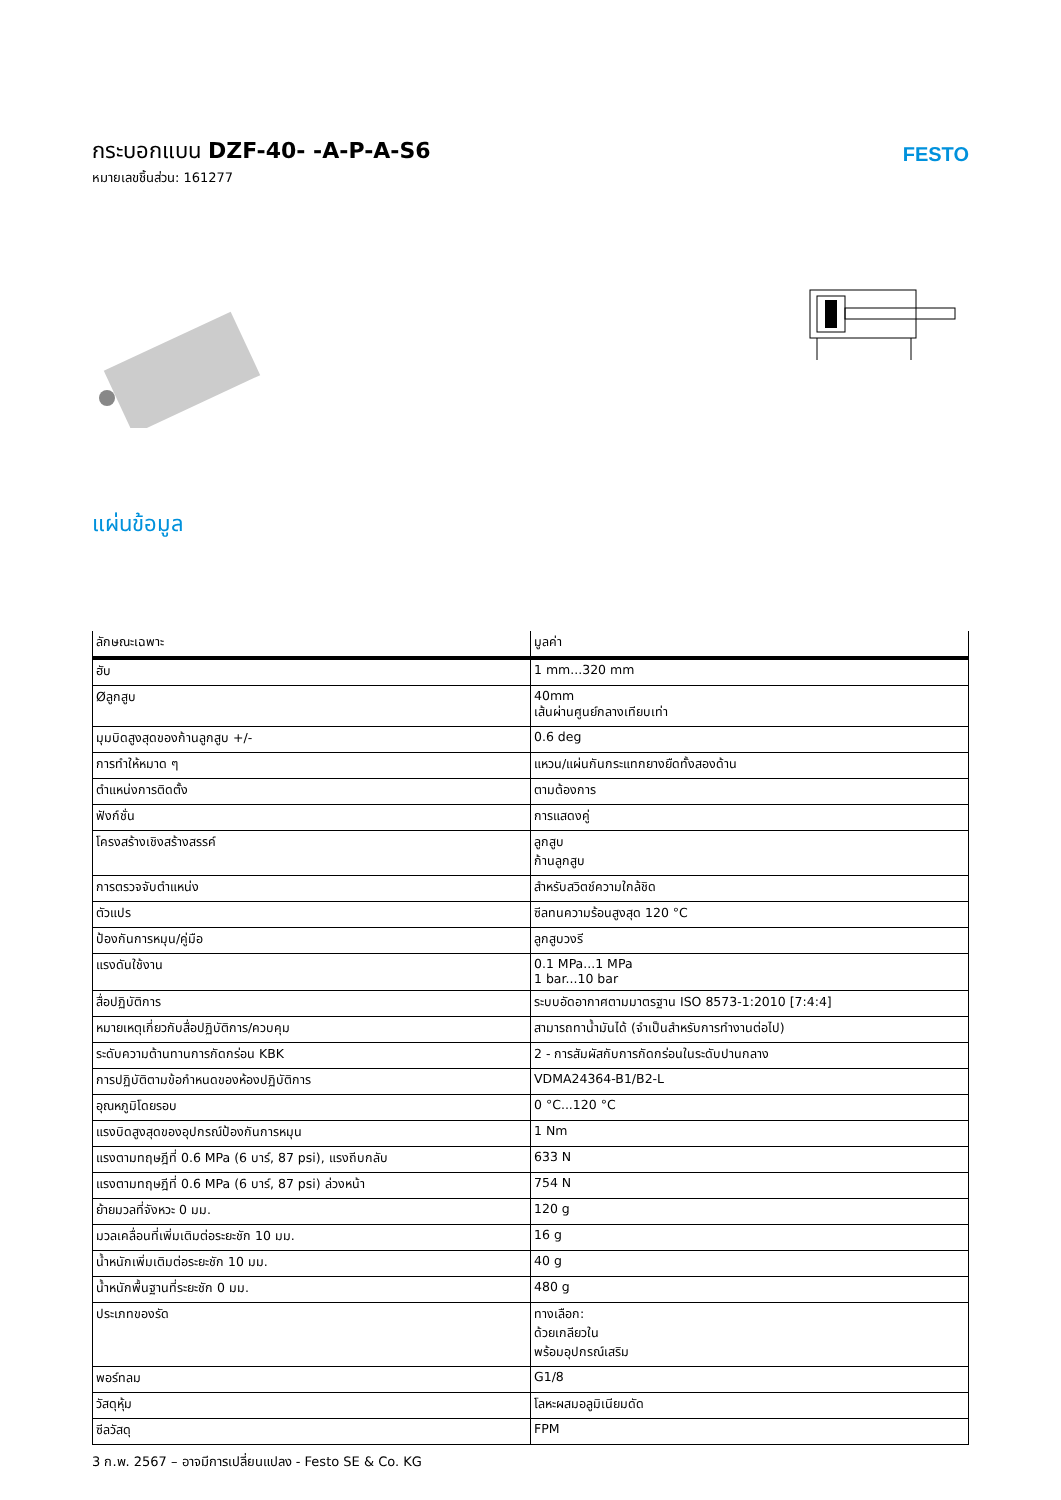กระบอกแบน DZF-40- -A-P-A-S6
หมายเลขชิ้นส่วน: 161277
FESTO
แผ่นข้อมูล
| ลักษณะเฉพาะ | มูลค่า |
| --- | --- |
| ฮับ | 1 mm...320 mm |
| Øลูกสูบ | 40mm เส้นผ่านศูนย์กลางเทียบเท่า |
| มุมบิดสูงสุดของก้านลูกสูบ +/- | 0.6 deg |
| การทำให้หมาด ๆ | แหวน/แผ่นกันกระแทกยางยืดทั้งสองด้าน |
| ตำแหน่งการติดตั้ง | ตามต้องการ |
| ฟังก์ชั่น | การแสดงคู่ |
| โครงสร้างเชิงสร้างสรรค์ | ลูกสูบ ก้านลูกสูบ |
| การตรวจจับตำแหน่ง | สำหรับสวิตช์ความใกล้ชิด |
| ตัวแปร | ซีลทนความร้อนสูงสุด 120 °C |
| ป้องกันการหมุน/คู่มือ | ลูกสูบวงรี |
| แรงดันใช้งาน | 0.1 MPa...1 MPa 1 bar...10 bar |
| สื่อปฏิบัติการ | ระบบอัดอากาศตามมาตรฐาน ISO 8573-1:2010 [7:4:4] |
| หมายเหตุเกี่ยวกับสื่อปฏิบัติการ/ควบคุม | สามารถทาน้ำมันได้ (จำเป็นสำหรับการทำงานต่อไป) |
| ระดับความต้านทานการกัดกร่อน KBK | 2 - การสัมผัสกับการกัดกร่อนในระดับปานกลาง |
| การปฏิบัติตามข้อกำหนดของห้องปฏิบัติการ | VDMA24364-B1/B2-L |
| อุณหภูมิโดยรอบ | 0 °C...120 °C |
| แรงบิดสูงสุดของอุปกรณ์ป้องกันการหมุน | 1 Nm |
| แรงตามทฤษฎีที่ 0.6 MPa (6 บาร์, 87 psi), แรงถีบกลับ | 633 N |
| แรงตามทฤษฎีที่ 0.6 MPa (6 บาร์, 87 psi) ล่วงหน้า | 754 N |
| ย้ายมวลที่จังหวะ 0 มม. | 120 g |
| มวลเคลื่อนที่เพิ่มเติมต่อระยะชัก 10 มม. | 16 g |
| น้ำหนักเพิ่มเติมต่อระยะชัก 10 มม. | 40 g |
| น้ำหนักพื้นฐานที่ระยะชัก 0 มม. | 480 g |
| ประเภทของรัด | ทางเลือก: ด้วยเกลียวใน พร้อมอุปกรณ์เสริม |
| พอร์ทลม | G1/8 |
| วัสดุหุ้ม | โลหะผสมอลูมิเนียมดัด |
| ซีลวัสดุ | FPM |
3 ก.พ. 2567 – อาจมีการเปลี่ยนแปลง - Festo SE & Co. KG